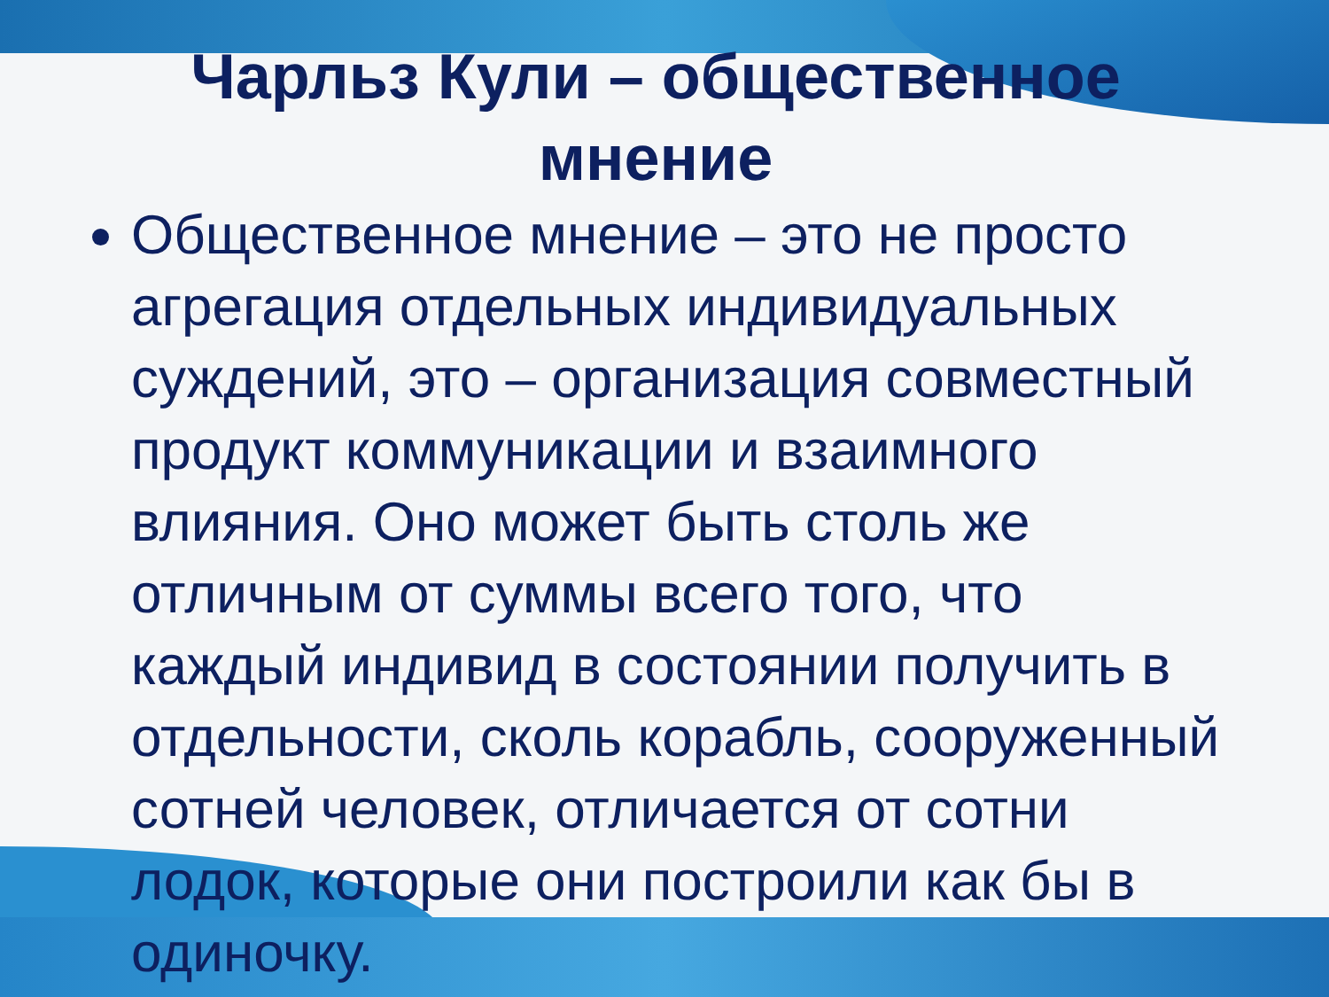Чарльз Кули – общественное мнение
Общественное мнение – это не просто агрегация отдельных индивидуальных суждений, это – организация совместный продукт коммуникации и взаимного влияния. Оно может быть столь же отличным от суммы всего того, что каждый индивид в состоянии получить в отдельности, сколь корабль, сооруженный сотней человек, отличается от сотни лодок, которые они построили как бы в одиночку.